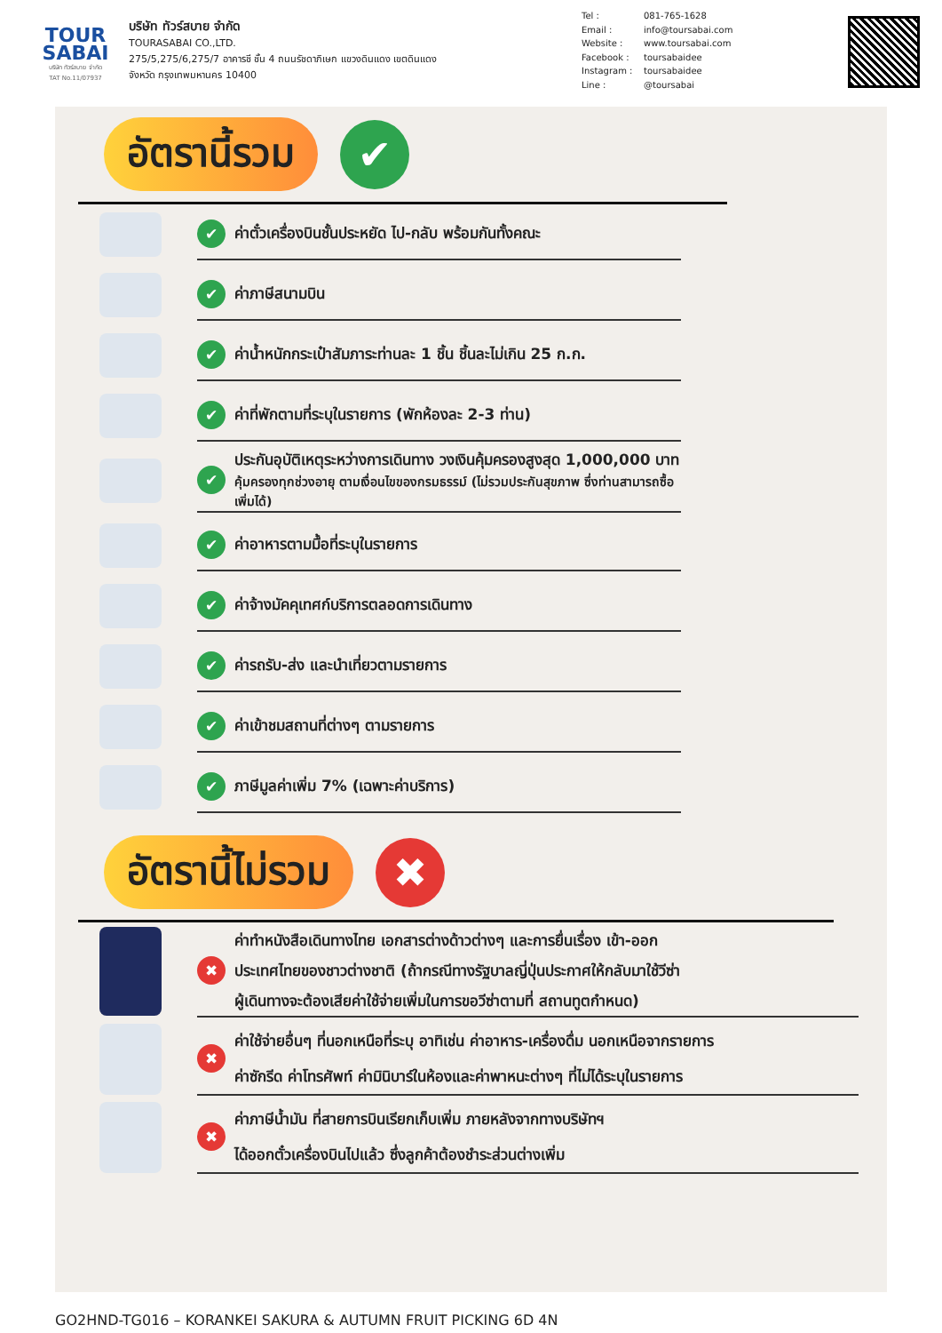TOUR
SABAI
บริษัท ทัวร์สบาย จำกัด
TAT No.11/07937
บริษัท ทัวร์สบาย จำกัด
TOURASABAI CO.,LTD.
275/5,275/6,275/7 อาคารชี ชั้น 4 ถนนรัชดาภิเษก แขวงดินแดง เขตดินแดง
จังหวัด กรุงเทพมหานคร 10400
Tel : 081-765-1628
Email : info@toursabai.com
Website : www.toursabai.com
Facebook : toursabaidee
Instagram : toursabaidee
Line : @toursabai
อัตรานี้รวม
✔
✔ ค่าตั๋วเครื่องบินชั้นประหยัด ไป-กลับ พร้อมกันทั้งคณะ
✔ ค่าภาษีสนามบิน
✔ ค่าน้ำหนักกระเป๋าสัมภาระท่านละ 1 ชิ้น ชิ้นละไม่เกิน 25 ก.ก.
✔ ค่าที่พักตามที่ระบุในรายการ (พักห้องละ 2-3 ท่าน)
✔ ประกันอุบัติเหตุระหว่างการเดินทาง วงเงินคุ้มครองสูงสุด 1,000,000 บาท
คุ้มครองทุกช่วงอายุ ตามเงื่อนไขของกรมธรรม์ (ไม่รวมประกันสุขภาพ ซึ่งท่านสามารถซื้อเพิ่มได้)
✔ ค่าอาหารตามมื้อที่ระบุในรายการ
✔ ค่าจ้างมัคคุเทศก์บริการตลอดการเดินทาง
✔ ค่ารถรับ-ส่ง และนำเที่ยวตามรายการ
✔ ค่าเข้าชมสถานที่ต่างๆ ตามรายการ
✔ ภาษีมูลค่าเพิ่ม 7% (เฉพาะค่าบริการ)
อัตรานี้ไม่รวม
✖
✖ ค่าทำหนังสือเดินทางไทย เอกสารต่างด้าวต่างๆ และการยื่นเรื่อง เข้า-ออก
ประเทศไทยของชาวต่างชาติ (ถ้ากรณีทางรัฐบาลญี่ปุ่นประกาศให้กลับมาใช้วีซ่า
ผู้เดินทางจะต้องเสียค่าใช้จ่ายเพิ่มในการขอวีซ่าตามที่ สถานทูตกำหนด)
✖ ค่าใช้จ่ายอื่นๆ ที่นอกเหนือที่ระบุ อาทิเช่น ค่าอาหาร-เครื่องดื่ม นอกเหนือจากรายการ
ค่าซักรีด ค่าโทรศัพท์ ค่ามินิบาร์ในห้องและค่าพาหนะต่างๆ ที่ไม่ได้ระบุในรายการ
✖ ค่าภาษีน้ำมัน ที่สายการบินเรียกเก็บเพิ่ม ภายหลังจากทางบริษัทฯ
ได้ออกตั๋วเครื่องบินไปแล้ว ซึ่งลูกค้าต้องชำระส่วนต่างเพิ่ม
GO2HND-TG016 – KORANKEI SAKURA & AUTUMN FRUIT PICKING 6D 4N